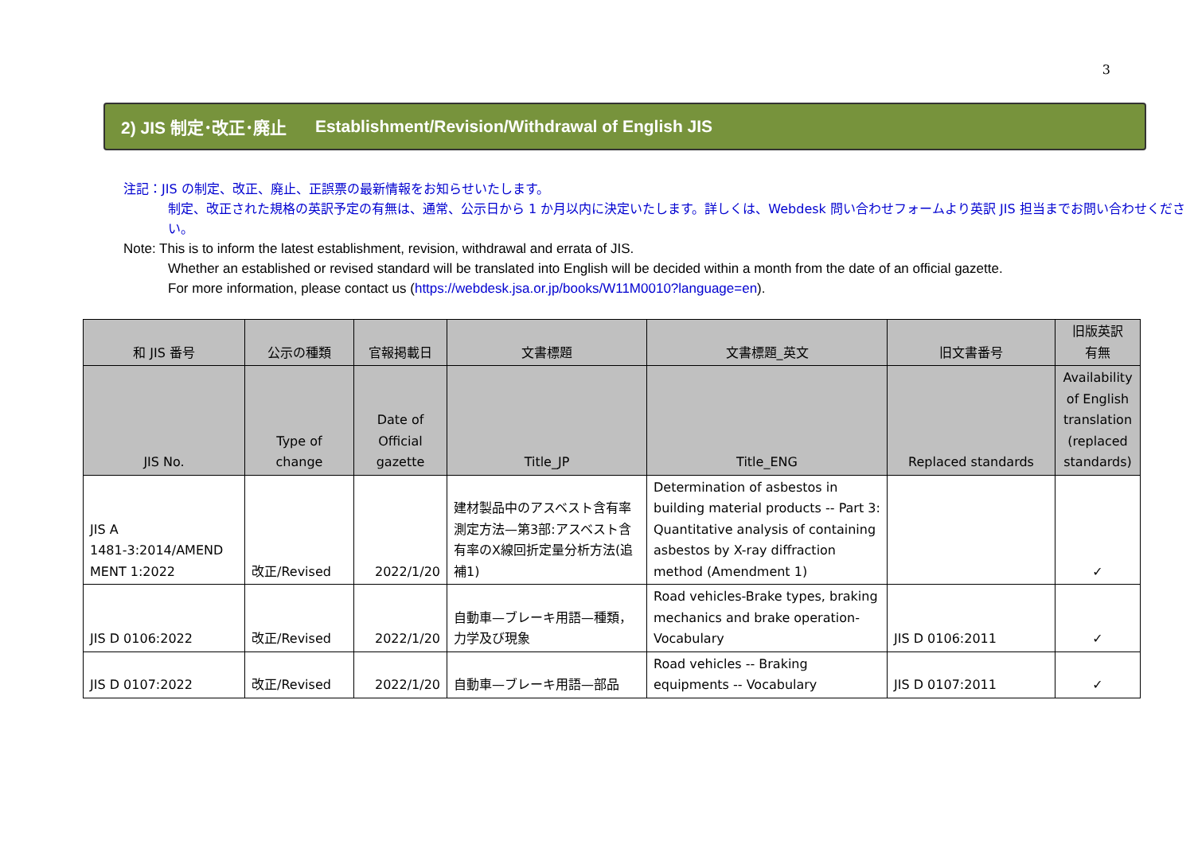3
2) JIS 制定･改正･廃止 Establishment/Revision/Withdrawal of English JIS
注記：JIS の制定、改正、廃止、正誤票の最新情報をお知らせいたします。
制定、改正された規格の英訳予定の有無は、通常、公示日から 1 か月以内に決定いたします。詳しくは、Webdesk 問い合わせフォームより英訳 JIS 担当までお問い合わせください。
Note: This is to inform the latest establishment, revision, withdrawal and errata of JIS.
Whether an established or revised standard will be translated into English will be decided within a month from the date of an official gazette.
For more information, please contact us (https://webdesk.jsa.or.jp/books/W11M0010?language=en).
| 和 JIS 番号 | 公示の種類 | 官報掲載日 | 文書標題 | 文書標題_英文 | 旧文書番号 | 旧版英訳 有無 |
| --- | --- | --- | --- | --- | --- | --- |
| JIS No. | Type of change | Date of Official gazette | Title_JP | Title_ENG | Replaced standards | Availability of English translation (replaced standards) |
| JIS A 1481-3:2014/AMEND MENT 1:2022 | 改正/Revised | 2022/1/20 | 建材製品中のアスベスト含有率測定方法—第3部:アスベスト含有率のX線回折定量分析方法(追補1) | Determination of asbestos in building material products -- Part 3: Quantitative analysis of containing asbestos by X-ray diffraction method (Amendment 1) | | ✓ |
| JIS D 0106:2022 | 改正/Revised | 2022/1/20 | 自動車—ブレーキ用語—種類，力学及び現象 | Road vehicles-Brake types, braking mechanics and brake operation-Vocabulary | JIS D 0106:2011 | ✓ |
| JIS D 0107:2022 | 改正/Revised | 2022/1/20 | 自動車—ブレーキ用語—部品 | Road vehicles -- Braking equipments -- Vocabulary | JIS D 0107:2011 | ✓ |